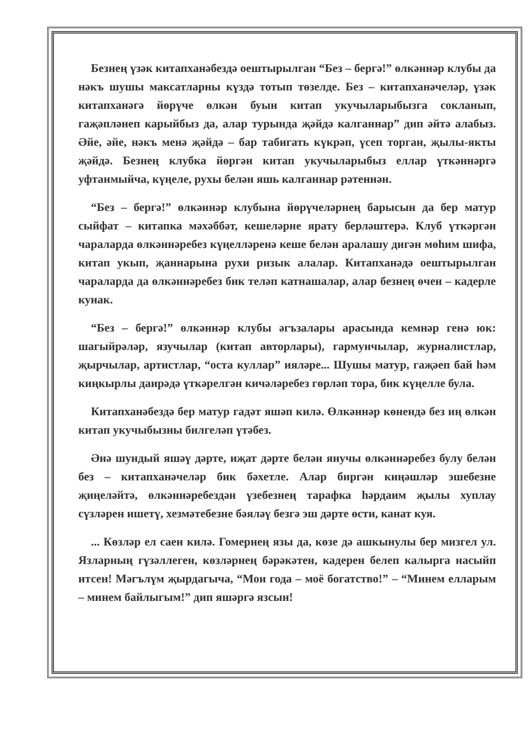Безнең үзәк китапханәбездә оештырылган “Без – бергә!” өлкәннәр клубы да нәкъ шушы максатларны күздә тотып төзелде. Без – китапханәчеләр, үзәк китапханәгә йөрүче өлкән буын китап укучыларыбызга сокланып, гаҗәпләнеп карыйбыз да, алар турында җәйдә калганнар” дип әйтә алабыз. Әйе, әйе, нәкъ менә җәйдә – бар табигать күкрәп, үсеп торган, җылы-якты җәйдә. Безнең клубка йөргән китап укучыларыбыз еллар үткәннәргә уфтанмыйча, күңеле, рухы белән яшь калганнар рәтеннән.
“Без – бергә!” өлкәннәр клубына йөрүчеләрнең барысын да бер матур сыйфат – китапка мәхәббәт, кешеләрне ярату берләштерә. Клуб үткәргән чараларда өлкәннәребез күңелләренә кеше белән аралашу дигән мөһим шифа, китап укып, җаннарына рухи ризык алалар. Китапханәдә оештырылган чараларда да өлкәннәребез бик теләп катнашалар, алар безнең өчен – кадерле кунак.
“Без – бергә!” өлкәннәр клубы әгъзалары арасында кемнәр генә юк: шагыйрәләр, язучылар (китап авторлары), гармунчылар, журналистлар, җырчылар, артистлар, “оста куллар” ияләре... Шушы матур, гаҗәеп бай һәм киңкырлы даирәдә үткәрелгән кичәләребез гөрләп тора, бик күңелле була.
Китапханәбездә бер матур гадәт яшәп килә. Өлкәннәр көнендә без иң өлкән китап укучыбызны билгеләп үтәбез.
Әнә шундый яшәү дәрте, иҗат дәрте белән янучы өлкәннәребез булу белән без – китапханәчеләр бик бәхетле. Алар биргән киңәшләр эшебезне җиңеләйтә, өлкәннәребездән үзебезнең тарафка һәрдаим җылы хуплау сүзләрен ишетү, хезмәтебезне бәяләү безгә эш дәрте өсти, канат куя.
... Көзләр ел саен килә. Гомернең язы да, көзе дә ашкынулы бер мизгел ул. Язларның гүзәллеген, көзләрнең бәрәкәтен, кадерен белеп калырга насыйп итсен! Мәгълүм җырдагыча, “Мои года – моё богатство!” – “Минем елларым – минем байлыгым!” дип яшәргә язсын!